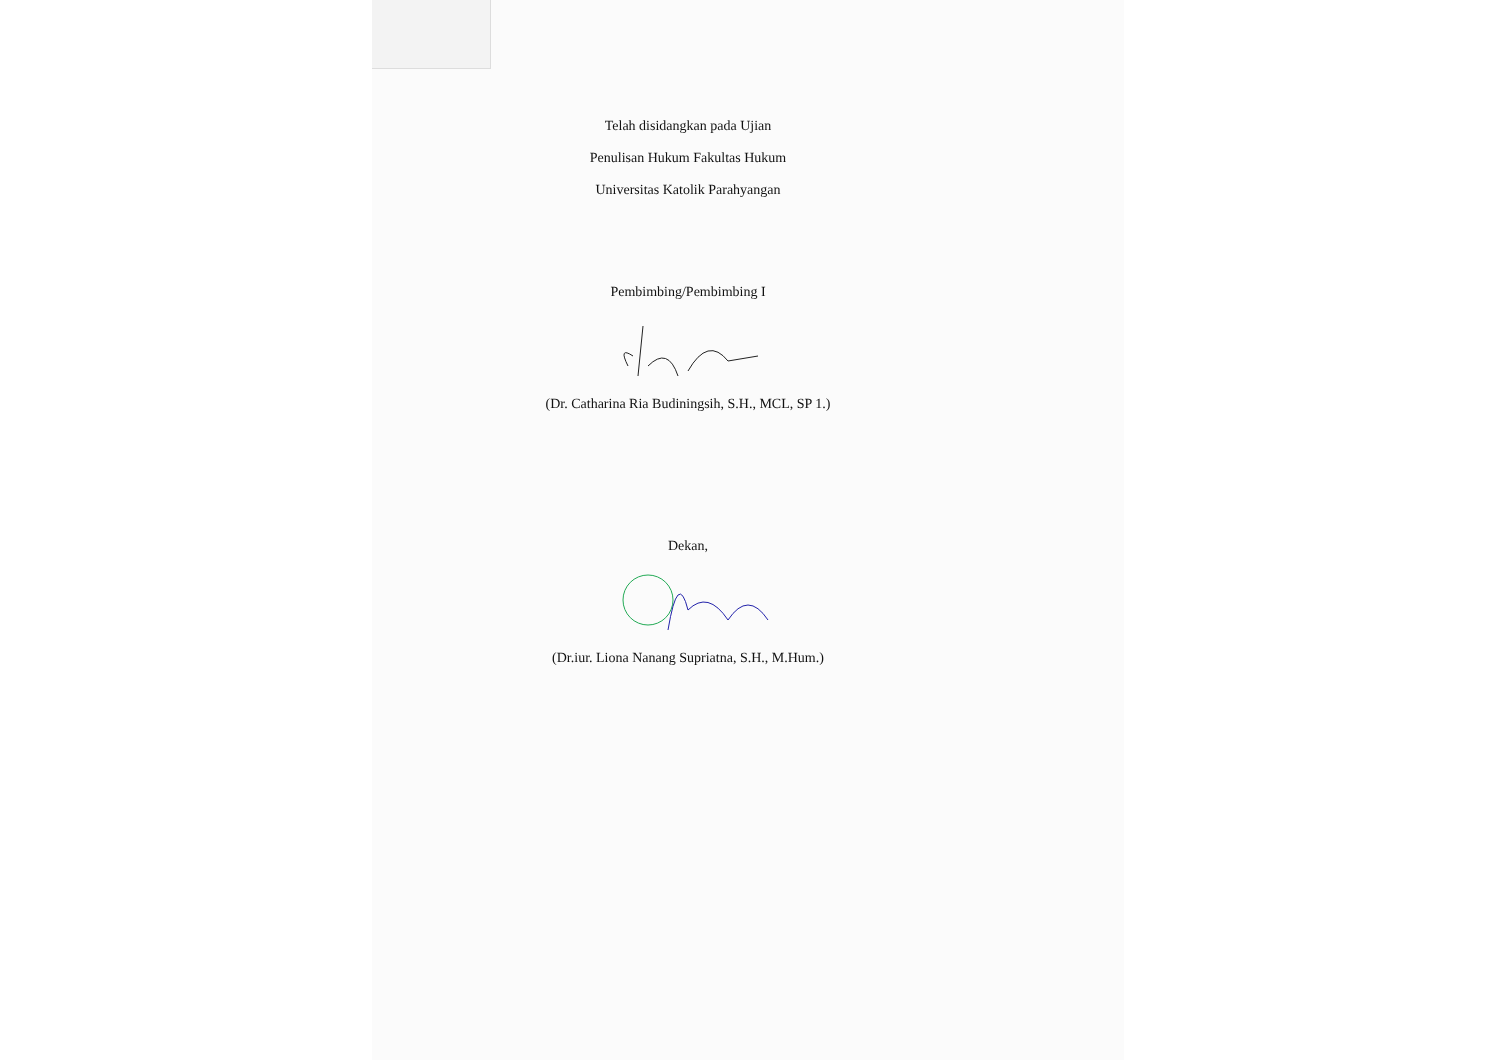Telah disidangkan pada Ujian
Penulisan Hukum Fakultas Hukum
Universitas Katolik Parahyangan
Pembimbing/Pembimbing I
(Dr. Catharina Ria Budiningsih, S.H., MCL, SP 1.)
Dekan,
(Dr.iur. Liona Nanang Supriatna, S.H., M.Hum.)